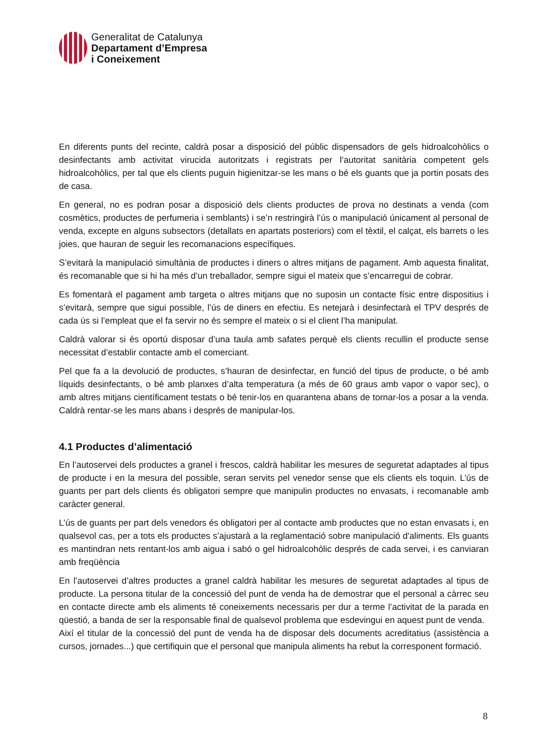Generalitat de Catalunya
Departament d’Empresa
i Coneixement
En diferents punts del recinte, caldrà posar a disposició del públic dispensadors de gels hidroalcohòlics o desinfectants amb activitat virucida autoritzats i registrats per l’autoritat sanitària competent gels hidroalcohòlics, per tal que els clients puguin higienitzar-se les mans o bé els guants que ja portin posats des de casa.
En general, no es podran posar a disposició dels clients productes de prova no destinats a venda (com cosmètics, productes de perfumeria i semblants) i se’n restringirà l’ús o manipulació únicament al personal de venda, excepte en alguns subsectors (detallats en apartats posteriors) com el tèxtil, el calçat, els barrets o les joies, que hauran de seguir les recomanacions específiques.
S’evitarà la manipulació simultània de productes i diners o altres mitjans de pagament. Amb aquesta finalitat, és recomanable que si hi ha més d’un treballador, sempre sigui el mateix que s’encarregui de cobrar.
Es fomentarà el pagament amb targeta o altres mitjans que no suposin un contacte físic entre dispositius i s’evitarà, sempre que sigui possible, l’ús de diners en efectiu. Es netejarà i desinfectarà el TPV després de cada ús si l’empleat que el fa servir no és sempre el mateix o si el client l’ha manipulat.
Caldrà valorar si és oportú disposar d’una taula amb safates perquè els clients recullin el producte sense necessitat d’establir contacte amb el comerciant.
Pel que fa a la devolució de productes, s’hauran de desinfectar, en funció del tipus de producte, o bé amb líquids desinfectants, o bé amb planxes d’alta temperatura (a més de 60 graus amb vapor o vapor sec), o amb altres mitjans científicament testats o bé tenir-los en quarantena abans de tornar-los a posar a la venda. Caldrà rentar-se les mans abans i després de manipular-los.
4.1 Productes d’alimentació
En l’autoservei dels productes a granel i frescos, caldrà habilitar les mesures de seguretat adaptades al tipus de producte i en la mesura del possible, seran servits pel venedor sense que els clients els toquin. L’ús de guants per part dels clients és obligatori sempre que manipulin productes no envasats, i recomanable amb caràcter general.
L’ús de guants per part dels venedors és obligatori per al contacte amb productes que no estan envasats i, en qualsevol cas, per a tots els productes s’ajustarà a la reglamentació sobre manipulació d'aliments. Els guants es mantindran nets rentant-los amb aigua i sabó o gel hidroalcohòlic després de cada servei, i es canviaran amb freqüència
En l’autoservei d’altres productes a granel caldrà habilitar les mesures de seguretat adaptades al tipus de producte. La persona titular de la concessió del punt de venda ha de demostrar que el personal a càrrec seu en contacte directe amb els aliments té coneixements necessaris per dur a terme l’activitat de la parada en qüestió, a banda de ser la responsable final de qualsevol problema que esdevingui en aquest punt de venda.
Així el titular de la concessió del punt de venda ha de disposar dels documents acreditatius (assistència a cursos, jornades...) que certifiquin que el personal que manipula aliments ha rebut la corresponent formació.
8